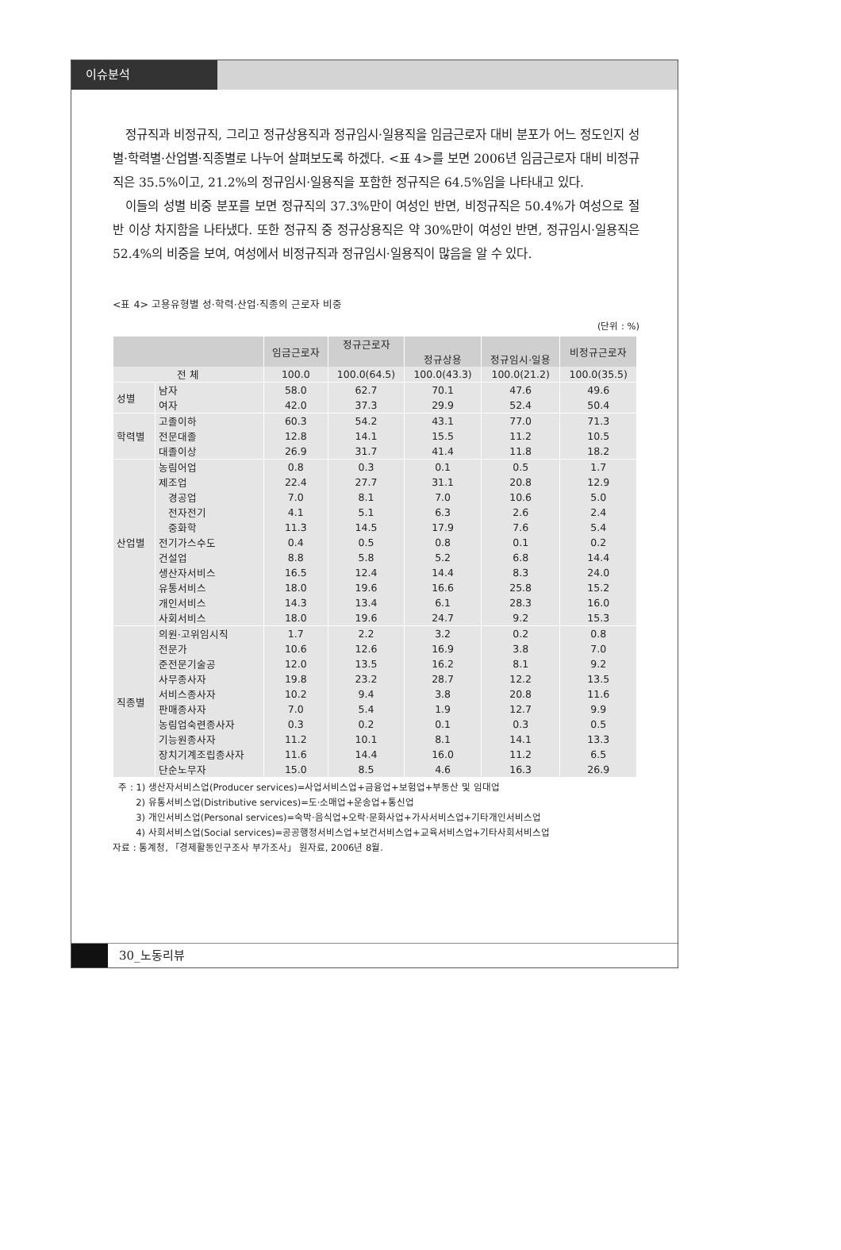이슈분석
정규직과 비정규직, 그리고 정규상용직과 정규임시·일용직을 임금근로자 대비 분포가 어느 정도인지 성별·학력별·산업별·직종별로 나누어 살펴보도록 하겠다. <표 4>를 보면 2006년 임금근로자 대비 비정규직은 35.5%이고, 21.2%의 정규임시·일용직을 포함한 정규직은 64.5%임을 나타내고 있다.
이들의 성별 비중 분포를 보면 정규직의 37.3%만이 여성인 반면, 비정규직은 50.4%가 여성으로 절반 이상 차지함을 나타냈다. 또한 정규직 중 정규상용직은 약 30%만이 여성인 반면, 정규임시·일용직은 52.4%의 비중을 보여, 여성에서 비정규직과 정규임시·일용직이 많음을 알 수 있다.
<표 4> 고용유형별 성·학력·산업·직종의 근로자 비중
(단위 : %)
| | | 임금근로자 | 정규근로자 | | | 비정규근로자 |
| --- | --- | --- | --- | --- | --- | --- |
| | | | | 정규상용 | 정규임시·일용 | |
| 전 체 | | 100.0 | 100.0(64.5) | 100.0(43.3) | 100.0(21.2) | 100.0(35.5) |
| 성별 | 남자 | 58.0 | 62.7 | 70.1 | 47.6 | 49.6 |
| | 여자 | 42.0 | 37.3 | 29.9 | 52.4 | 50.4 |
| 학력별 | 고졸이하 | 60.3 | 54.2 | 43.1 | 77.0 | 71.3 |
| | 전문대졸 | 12.8 | 14.1 | 15.5 | 11.2 | 10.5 |
| | 대졸이상 | 26.9 | 31.7 | 41.4 | 11.8 | 18.2 |
| 산업별 | 농림어업 | 0.8 | 0.3 | 0.1 | 0.5 | 1.7 |
| | 제조업 | 22.4 | 27.7 | 31.1 | 20.8 | 12.9 |
| | 경공업 | 7.0 | 8.1 | 7.0 | 10.6 | 5.0 |
| | 전자전기 | 4.1 | 5.1 | 6.3 | 2.6 | 2.4 |
| | 중화학 | 11.3 | 14.5 | 17.9 | 7.6 | 5.4 |
| | 전기가스수도 | 0.4 | 0.5 | 0.8 | 0.1 | 0.2 |
| | 건설업 | 8.8 | 5.8 | 5.2 | 6.8 | 14.4 |
| | 생산자서비스 | 16.5 | 12.4 | 14.4 | 8.3 | 24.0 |
| | 유통서비스 | 18.0 | 19.6 | 16.6 | 25.8 | 15.2 |
| | 개인서비스 | 14.3 | 13.4 | 6.1 | 28.3 | 16.0 |
| | 사회서비스 | 18.0 | 19.6 | 24.7 | 9.2 | 15.3 |
| 직종별 | 의원·고위임시직 | 1.7 | 2.2 | 3.2 | 0.2 | 0.8 |
| | 전문가 | 10.6 | 12.6 | 16.9 | 3.8 | 7.0 |
| | 준전문기술공 | 12.0 | 13.5 | 16.2 | 8.1 | 9.2 |
| | 사무종사자 | 19.8 | 23.2 | 28.7 | 12.2 | 13.5 |
| | 서비스종사자 | 10.2 | 9.4 | 3.8 | 20.8 | 11.6 |
| | 판매종사자 | 7.0 | 5.4 | 1.9 | 12.7 | 9.9 |
| | 농림업숙련종사자 | 0.3 | 0.2 | 0.1 | 0.3 | 0.5 |
| | 기능원종사자 | 11.2 | 10.1 | 8.1 | 14.1 | 13.3 |
| | 장치기계조립종사자 | 11.6 | 14.4 | 16.0 | 11.2 | 6.5 |
| | 단순노무자 | 15.0 | 8.5 | 4.6 | 16.3 | 26.9 |
주 : 1) 생산자서비스업(Producer services)=사업서비스업+금융업+보험업+부동산 및 임대업
2) 유통서비스업(Distributive services)=도·소매업+운송업+통신업
3) 개인서비스업(Personal services)=숙박·음식업+오락·문화사업+가사서비스업+기타개인서비스업
4) 사회서비스업(Social services)=공공행정서비스업+보건서비스업+교육서비스업+기타사회서비스업
자료 : 통계청, 「경제활동인구조사 부가조사」 원자료, 2006년 8월.
30_노동리뷰